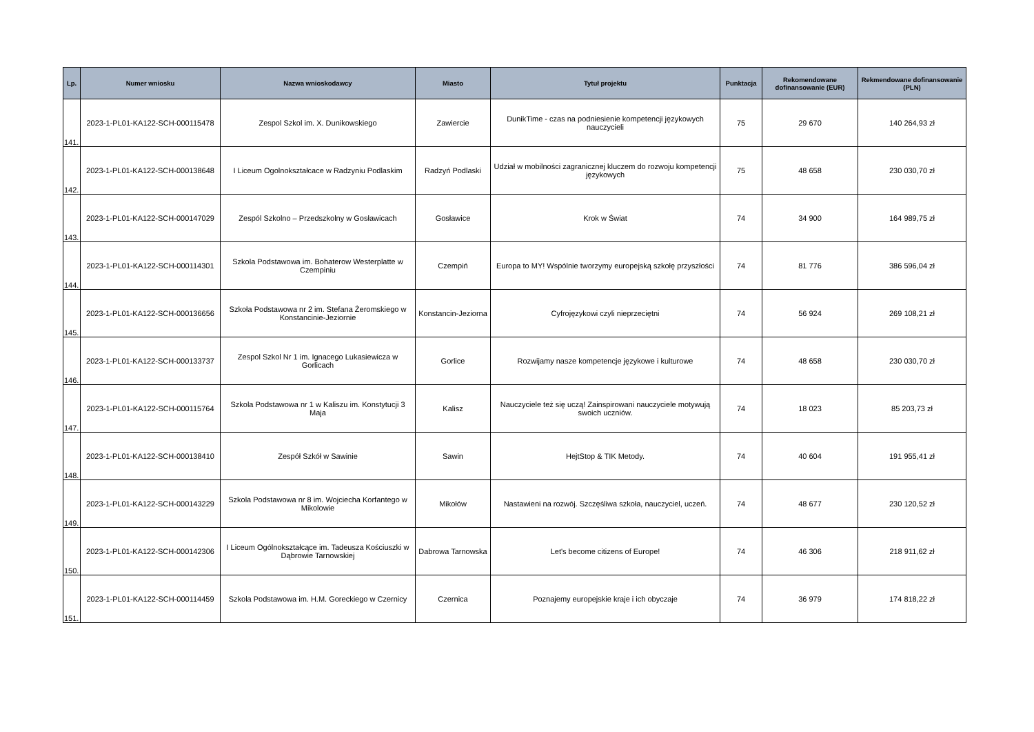| Lp. | Numer wniosku | Nazwa wnioskodawcy | Miasto | Tytuł projektu | Punktacja | Rekomendowane dofinansowanie (EUR) | Rekmendowane dofinansowanie (PLN) |
| --- | --- | --- | --- | --- | --- | --- | --- |
| 141. | 2023-1-PL01-KA122-SCH-000115478 | Zespol Szkol im. X. Dunikowskiego | Zawiercie | DunikTime - czas na podniesienie kompetencji językowych nauczycieli | 75 | 29 670 | 140 264,93 zł |
| 142. | 2023-1-PL01-KA122-SCH-000138648 | I Liceum Ogolnokształcace w Radzyniu Podlaskim | Radzyń Podlaski | Udział w mobilności zagranicznej kluczem do rozwoju kompetencji językowych | 75 | 48 658 | 230 030,70 zł |
| 143. | 2023-1-PL01-KA122-SCH-000147029 | Zespól Szkolno – Przedszkolny w Gosławicach | Gosławice | Krok w Świat | 74 | 34 900 | 164 989,75 zł |
| 144. | 2023-1-PL01-KA122-SCH-000114301 | Szkola Podstawowa im. Bohaterow Westerplatte w Czempiniu | Czempiń | Europa to MY! Wspólnie tworzymy europejską szkołę przyszłości | 74 | 81 776 | 386 596,04 zł |
| 145. | 2023-1-PL01-KA122-SCH-000136656 | Szkoła Podstawowa nr 2 im. Stefana Żeromskiego w Konstancinie-Jeziornie | Konstancin-Jeziorna | Cyfrojęzykowi czyli nieprzeciętni | 74 | 56 924 | 269 108,21 zł |
| 146. | 2023-1-PL01-KA122-SCH-000133737 | Zespol Szkol Nr 1 im. Ignacego Lukasiewicza w Gorlicach | Gorlice | Rozwijamy nasze kompetencje językowe i kulturowe | 74 | 48 658 | 230 030,70 zł |
| 147. | 2023-1-PL01-KA122-SCH-000115764 | Szkola Podstawowa nr 1 w Kaliszu im. Konstytucji 3 Maja | Kalisz | Nauczyciele też się uczą! Zainspirowani nauczyciele motywują swoich uczniów. | 74 | 18 023 | 85 203,73 zł |
| 148. | 2023-1-PL01-KA122-SCH-000138410 | Zespół Szkół w Sawinie | Sawin | HejtStop & TIK Metody. | 74 | 40 604 | 191 955,41 zł |
| 149. | 2023-1-PL01-KA122-SCH-000143229 | Szkola Podstawowa nr 8 im. Wojciecha Korfantego w Mikolowie | Mikołów | Nastawieni na rozwój. Szczęśliwa szkoła, nauczyciel, uczeń. | 74 | 48 677 | 230 120,52 zł |
| 150. | 2023-1-PL01-KA122-SCH-000142306 | I Liceum Ogólnokształcące im. Tadeusza Kościuszki w Dąbrowie Tarnowskiej | Dabrowa Tarnowska | Let's become citizens of Europe! | 74 | 46 306 | 218 911,62 zł |
| 151. | 2023-1-PL01-KA122-SCH-000114459 | Szkola Podstawowa im. H.M. Goreckiego w Czernicy | Czernica | Poznajemy europejskie kraje i ich obyczaje | 74 | 36 979 | 174 818,22 zł |